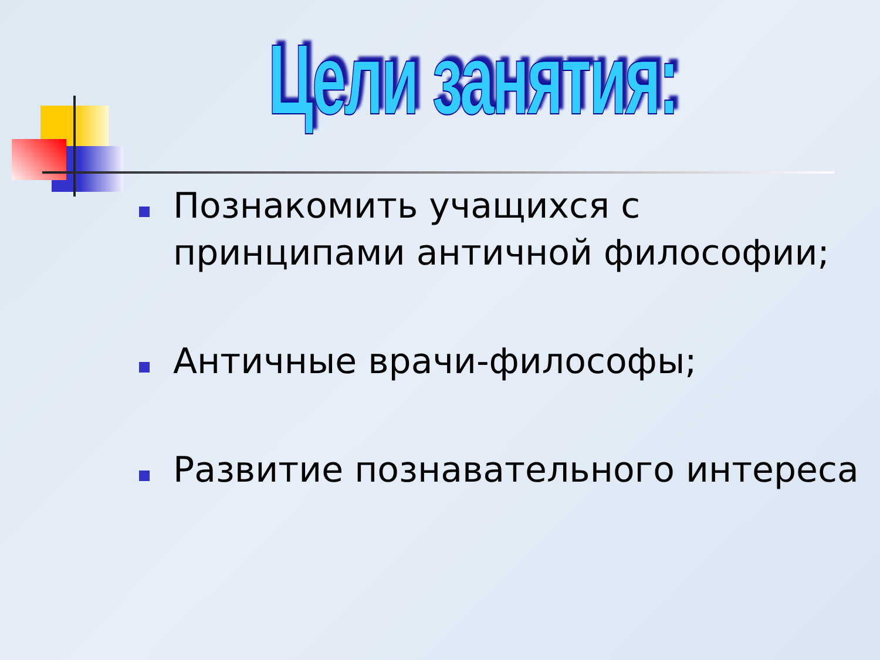Цели занятия:
Познакомить учащихся с принципами античной философии;
Античные врачи-философы;
Развитие познавательного интереса